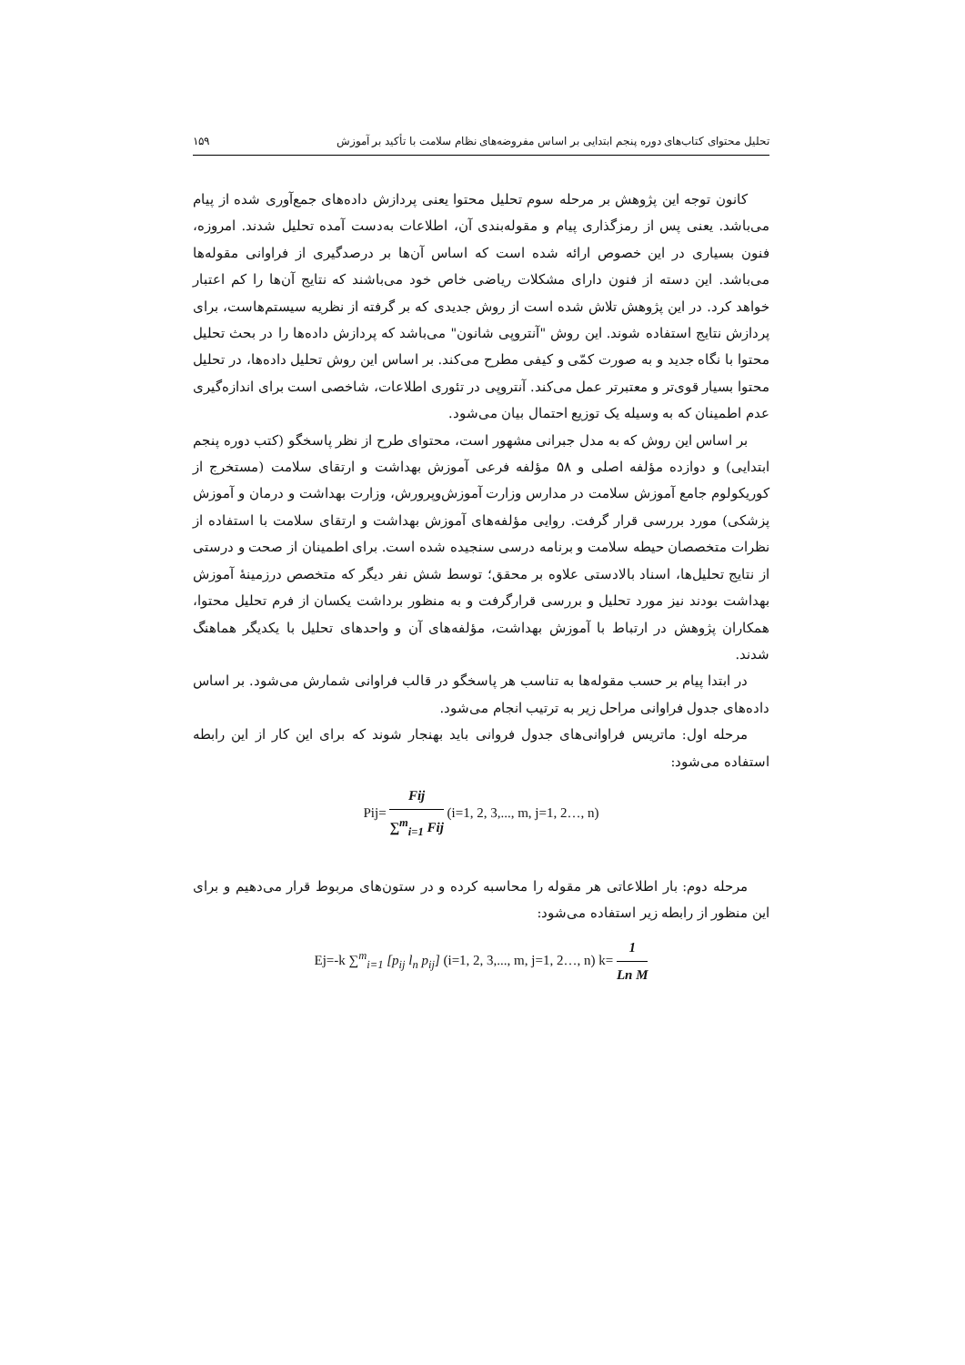تحلیل محتوای کتاب‌های دوره پنجم ابتدایی بر اساس مفروضه‌های نظام سلامت با تأکید بر آموزش ۱۵۹
کانون توجه این پژوهش بر مرحله سوم تحلیل محتوا یعنی پردازش داده‌های جمع‌آوری شده از پیام می‌باشد. یعنی پس از رمزگذاری پیام و مقوله‌بندی آن، اطلاعات به‌دست آمده تحلیل شدند. امروزه، فنون بسیاری در این خصوص ارائه شده است که اساس آن‌ها بر درصدگیری از فراوانی مقوله‌ها می‌باشد. این دسته از فنون دارای مشکلات ریاضی خاص خود می‌باشند که نتایج آن‌ها را کم اعتبار خواهد کرد. در این پژوهش تلاش شده است از روش جدیدی که بر گرفته از نظریه سیستم‌هاست، برای پردازش نتایج استفاده شوند. این روش "آنتروپی شانون" می‌باشد که پردازش داده‌ها را در بحث تحلیل محتوا با نگاه جدید و به صورت کمّی و کیفی مطرح می‌کند. بر اساس این روش تحلیل داده‌ها، در تحلیل محتوا بسیار قوی‌تر و معتبرتر عمل می‌کند. آنتروپی در تئوری اطلاعات، شاخصی است برای اندازه‌گیری عدم اطمینان که به وسیله یک توزیع احتمال بیان می‌شود.
بر اساس این روش که به مدل جبرانی مشهور است، محتوای طرح از نظر پاسخگو (کتب دوره پنجم ابتدایی) و دوازده مؤلفه اصلی و ۵۸ مؤلفه فرعی آموزش بهداشت و ارتقای سلامت (مستخرج از کوریکولوم جامع آموزش سلامت در مدارس وزارت آموزش‌وپرورش، وزارت بهداشت و درمان و آموزش پزشکی) مورد بررسی قرار گرفت. روایی مؤلفه‌های آموزش بهداشت و ارتقای سلامت با استفاده از نظرات متخصصان حیطه سلامت و برنامه درسی سنجیده شده است. برای اطمینان از صحت و درستی از نتایج تحلیل‌ها، اسناد بالادستی علاوه بر محقق؛ توسط شش نفر دیگر که متخصص درزمینهٔ آموزش بهداشت بودند نیز مورد تحلیل و بررسی قرارگرفت و به منظور برداشت یکسان از فرم تحلیل محتوا، همکاران پژوهش در ارتباط با آموزش بهداشت، مؤلفه‌های آن و واحدهای تحلیل با یکدیگر هماهنگ شدند.
در ابتدا پیام بر حسب مقوله‌ها به تناسب هر پاسخگو در قالب فراوانی شمارش می‌شود. بر اساس داده‌های جدول فراوانی مراحل زیر به ترتیب انجام می‌شود.
مرحله اول: ماتریس فراوانی‌های جدول فروانی باید بهنجار شوند که برای این کار از این رابطه استفاده می‌شود:
Pij= Fij ∑<sup>m</sup><sub>i=1</sub> Fij (i=1, 2, 3,..., m, j=1, 2…, n)
مرحله دوم: بار اطلاعاتی هر مقوله را محاسبه کرده و در ستون‌های مربوط قرار می‌دهیم و برای این منظور از رابطه زیر استفاده می‌شود:
Ej=-k ∑<sup>m</sup><sub>i=1</sub> [p<sub>ij</sub> l<sub>n</sub> p<sub>ij</sub>] (i=1, 2, 3,..., m, j=1, 2…, n) k= 1 Ln M